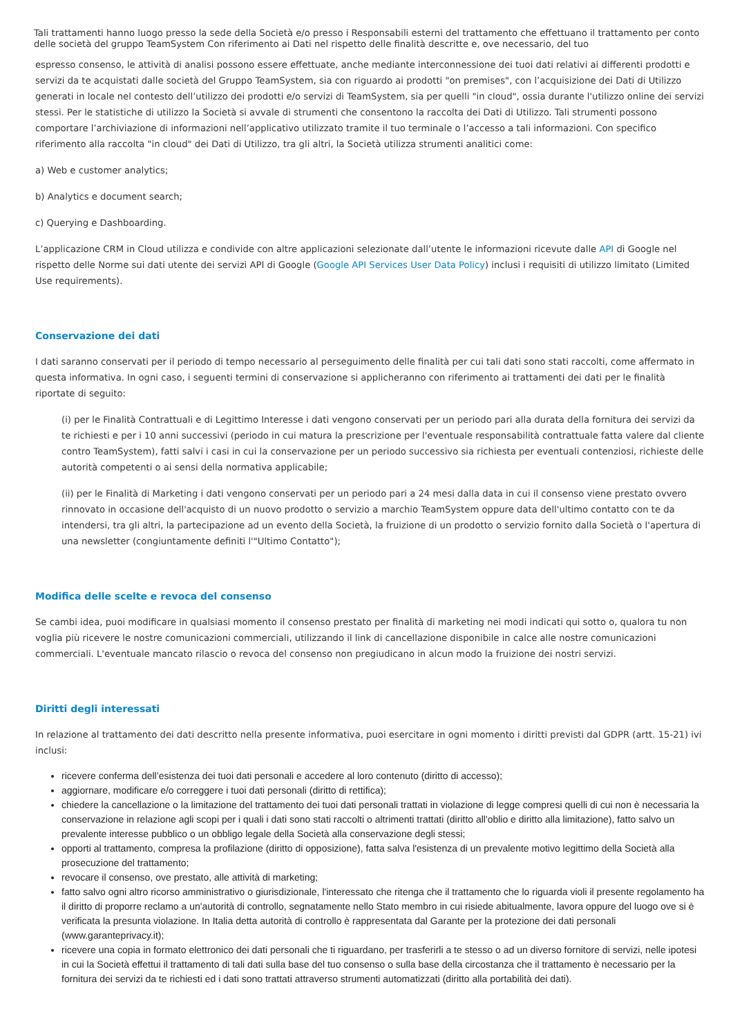Tali trattamenti hanno luogo presso la sede della Società e/o presso i Responsabili esterni del trattamento che effettuano il trattamento per conto delle società del gruppo TeamSystem Con riferimento ai Dati nel rispetto delle finalità descritte e, ove necessario, del tuo
espresso consenso, le attività di analisi possono essere effettuate, anche mediante interconnessione dei tuoi dati relativi ai differenti prodotti e servizi da te acquistati dalle società del Gruppo TeamSystem, sia con riguardo ai prodotti "on premises", con l’acquisizione dei Dati di Utilizzo generati in locale nel contesto dell’utilizzo dei prodotti e/o servizi di TeamSystem, sia per quelli "in cloud", ossia durante l'utilizzo online dei servizi stessi. Per le statistiche di utilizzo la Società si avvale di strumenti che consentono la raccolta dei Dati di Utilizzo. Tali strumenti possono comportare l’archiviazione di informazioni nell’applicativo utilizzato tramite il tuo terminale o l’accesso a tali informazioni. Con specifico riferimento alla raccolta "in cloud" dei Dati di Utilizzo, tra gli altri, la Società utilizza strumenti analitici come:
a) Web e customer analytics;
b) Analytics e document search;
c) Querying e Dashboarding.
L’applicazione CRM in Cloud utilizza e condivide con altre applicazioni selezionate dall’utente le informazioni ricevute dalle API di Google nel rispetto delle Norme sui dati utente dei servizi API di Google (Google API Services User Data Policy) inclusi i requisiti di utilizzo limitato (Limited Use requirements).
Conservazione dei dati
I dati saranno conservati per il periodo di tempo necessario al perseguimento delle finalità per cui tali dati sono stati raccolti, come affermato in questa informativa. In ogni caso, i seguenti termini di conservazione si applicheranno con riferimento ai trattamenti dei dati per le finalità riportate di seguito:
(i) per le Finalità Contrattuali e di Legittimo Interesse i dati vengono conservati per un periodo pari alla durata della fornitura dei servizi da te richiesti e per i 10 anni successivi (periodo in cui matura la prescrizione per l'eventuale responsabilità contrattuale fatta valere dal cliente contro TeamSystem), fatti salvi i casi in cui la conservazione per un periodo successivo sia richiesta per eventuali contenziosi, richieste delle autorità competenti o ai sensi della normativa applicabile;
(ii) per le Finalità di Marketing i dati vengono conservati per un periodo pari a 24 mesi dalla data in cui il consenso viene prestato ovvero rinnovato in occasione dell'acquisto di un nuovo prodotto o servizio a marchio TeamSystem oppure data dell'ultimo contatto con te da intendersi, tra gli altri, la partecipazione ad un evento della Società, la fruizione di un prodotto o servizio fornito dalla Società o l'apertura di una newsletter (congiuntamente definiti l'"Ultimo Contatto");
Modifica delle scelte e revoca del consenso
Se cambi idea, puoi modificare in qualsiasi momento il consenso prestato per finalità di marketing nei modi indicati qui sotto o, qualora tu non voglia più ricevere le nostre comunicazioni commerciali, utilizzando il link di cancellazione disponibile in calce alle nostre comunicazioni commerciali. L'eventuale mancato rilascio o revoca del consenso non pregiudicano in alcun modo la fruizione dei nostri servizi.
Diritti degli interessati
In relazione al trattamento dei dati descritto nella presente informativa, puoi esercitare in ogni momento i diritti previsti dal GDPR (artt. 15-21) ivi inclusi:
ricevere conferma dell’esistenza dei tuoi dati personali e accedere al loro contenuto (diritto di accesso);
aggiornare, modificare e/o correggere i tuoi dati personali (diritto di rettifica);
chiedere la cancellazione o la limitazione del trattamento dei tuoi dati personali trattati in violazione di legge compresi quelli di cui non è necessaria la conservazione in relazione agli scopi per i quali i dati sono stati raccolti o altrimenti trattati (diritto all'oblio e diritto alla limitazione), fatto salvo un prevalente interesse pubblico o un obbligo legale della Società alla conservazione degli stessi;
opporti al trattamento, compresa la profilazione (diritto di opposizione), fatta salva l'esistenza di un prevalente motivo legittimo della Società alla prosecuzione del trattamento;
revocare il consenso, ove prestato, alle attività di marketing;
fatto salvo ogni altro ricorso amministrativo o giurisdizionale, l'interessato che ritenga che il trattamento che lo riguarda violi il presente regolamento ha il diritto di proporre reclamo a un'autorità di controllo, segnatamente nello Stato membro in cui risiede abitualmente, lavora oppure del luogo ove si è verificata la presunta violazione. In Italia detta autorità di controllo è rappresentata dal Garante per la protezione dei dati personali (www.garanteprivacy.it);
ricevere una copia in formato elettronico dei dati personali che ti riguardano, per trasferirli a te stesso o ad un diverso fornitore di servizi, nelle ipotesi in cui la Società effettui il trattamento di tali dati sulla base del tuo consenso o sulla base della circostanza che il trattamento è necessario per la fornitura dei servizi da te richiesti ed i dati sono trattati attraverso strumenti automatizzati (diritto alla portabilità dei dati).